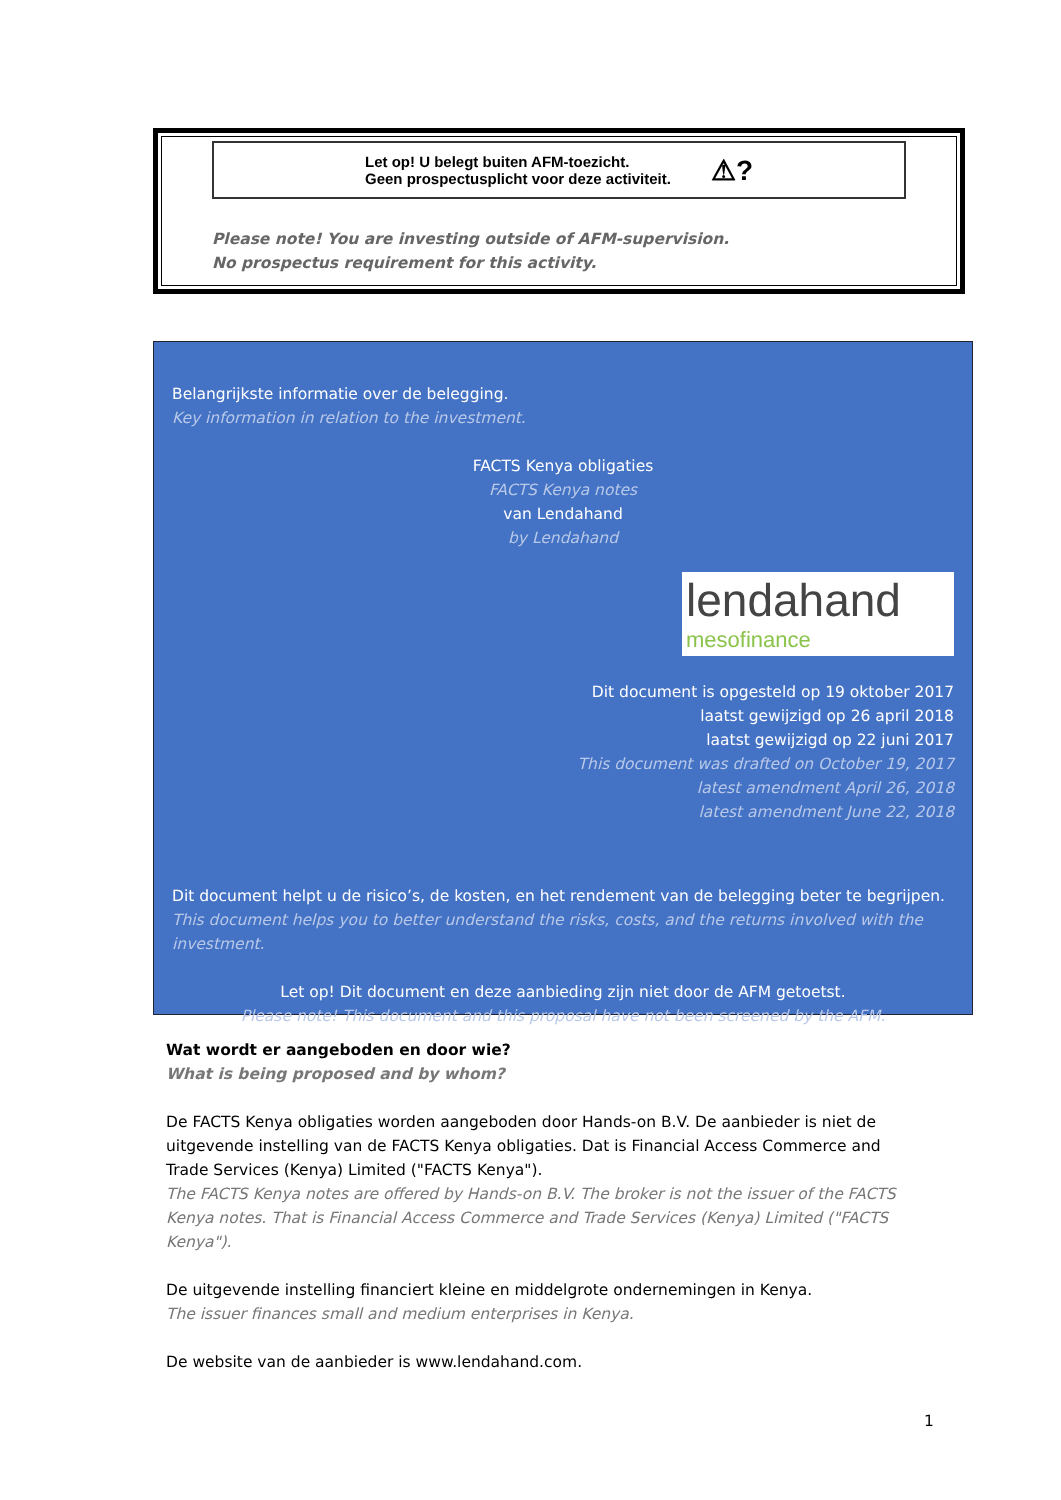Let op! U belegt buiten AFM-toezicht.
Geen prospectusplicht voor deze activiteit.
⚠?
Please note! You are investing outside of AFM-supervision.
No prospectus requirement for this activity.
Belangrijkste informatie over de belegging.
Key information in relation to the investment.
FACTS Kenya obligaties
FACTS Kenya notes
van Lendahand
by Lendahand
lendahand
mesofinance
Dit document is opgesteld op 19 oktober 2017
laatst gewijzigd op 26 april 2018
laatst gewijzigd op 22 juni 2017
This document was drafted on October 19, 2017
latest amendment April 26, 2018
latest amendment June 22, 2018
Dit document helpt u de risico’s, de kosten, en het rendement van de belegging beter te begrijpen.
This document helps you to better understand the risks, costs, and the returns involved with the investment.
Let op! Dit document en deze aanbieding zijn niet door de AFM getoetst.
Please note! This document and this proposal have not been screened by the AFM.
Wat wordt er aangeboden en door wie?
What is being proposed and by whom?
De FACTS Kenya obligaties worden aangeboden door Hands-on B.V. De aanbieder is niet de uitgevende instelling van de FACTS Kenya obligaties. Dat is Financial Access Commerce and Trade Services (Kenya) Limited ("FACTS Kenya").
The FACTS Kenya notes are offered by Hands-on B.V. The broker is not the issuer of the FACTS Kenya notes. That is Financial Access Commerce and Trade Services (Kenya) Limited ("FACTS Kenya").
De uitgevende instelling financiert kleine en middelgrote ondernemingen in Kenya.
The issuer finances small and medium enterprises in Kenya.
De website van de aanbieder is www.lendahand.com.
1